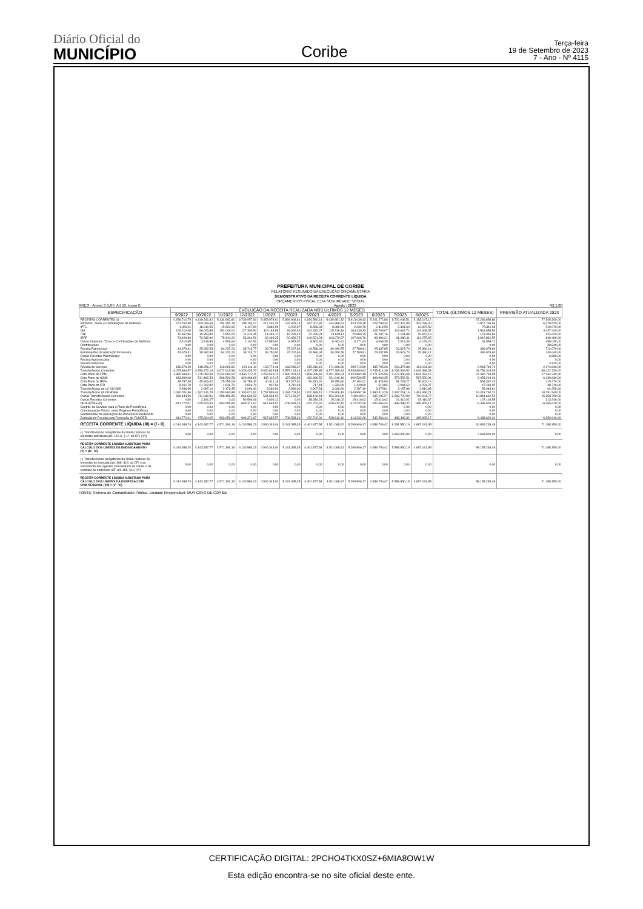Diário Oficial do
MUNICÍPIO
Coribe
Terça-feira
19 de Setembro de 2023
7 - Ano - Nº 4115
PREFEITURA MUNICIPAL DE CORIBE
RELATÓRIO RESUMIDO DA EXECUÇÃO ORÇAMENTÁRIA
DEMONSTRATIVO DA RECEITA CORRENTE LÍQUIDA
ORÇAMENTOS FISCAL E DA SEGURIDADE SOCIAL
RREO - Anexo 3 (LRF, Art 53, inciso I) Agosto / 2023 R$ 1,00
| ESPECIFICAÇÃO | EVOLUÇÃO DA RECEITA REALIZADA NOS ÚLTIMOS 12 MESES | | | | | | | | | | | | TOTAL (ÚLTIMOS 12 MESES) | PREVISÃO ATUALIZADA 2023 |
| --- | --- | --- | --- | --- | --- | --- | --- | --- | --- | --- | --- | --- | --- | --- |
| | 9/2022 | 10/2022 | 11/2022 | 12/2022 | 1/2023 | 2/2023 | 3/2023 | 4/2023 | 5/2023 | 6/2023 | 7/2023 | 8/2023 | | |
| RECEITAS CORRENTES (I) | 4.456.710,75 | 4.619.311,82 | 5.134.962,81 | 6.739.957,90 | 5.453.978,61 | 5.889.968,61 | 4.934.580,14 | 5.039.881,32 | 5.913.038,43 | 5.201.272,86 | 8.720.048,51 | 5.183.147,12 | 67.286.858,88 | 77.545.260,00 |
| Impostos, Taxas e Contribuições de Melhoria | 201.760,58 | 205.699,69 | 254.191,78 | 198.153,27 | 217.437,29 | 132.328,14 | 342.007,86 | 244.988,51 | 323.229,18 | 228.799,34 | 227.322,99 | 301.788,00 | 2.877.706,63 | 6.179.620,00 |
| IPTU | 1.060,11 | 18.010,55 | 15.522,92 | 4.147,90 | 3.681,09 | 2.202,97 | 8.566,03 | 3.089,96 | 2.230,76 | 2.319,55 | 2.391,60 | 12.087,59 | 75.311,03 | 510.070,00 |
| ISS | 109.210,06 | 96.023,88 | 152.049,00 | 127.300,90 | 119.184,89 | 84.662,06 | 162.332,07 | 115.736,16 | 184.439,33 | 103.709,07 | 119.662,71 | 144.348,37 | 1.518.658,50 | 4.037.440,00 |
| ITBI | 12.652,96 | 15.303,80 | 2.800,00 | 11.219,45 | 14.491,12 | 16.228,29 | 22.026,24 | 13.628,11 | 22.680,70 | 21.207,16 | 7.161,88 | 19.947,13 | 179.346,84 | 324.620,00 |
| IRRF | 74.426,80 | 72.542,90 | 79.310,20 | 53.344,51 | 62.493,25 | 20.656,75 | 140.521,24 | 103.070,87 | 107.606,76 | 93.494,21 | 91.088,41 | 114.275,65 | 1.012.831,55 | 849.460,00 |
| Outros Impostos, Taxas e Contribuições de Melhoria | 4.410,65 | 3.818,56 | 4.509,66 | 2.140,51 | 17.586,94 | 8.578,07 | 8.562,28 | 9.463,41 | 6.271,63 | 8.069,35 | 7.018,39 | 11.129,26 | 91.558,71 | 458.030,00 |
| Contribuições | 0,00 | 0,00 | 0,00 | 0,00 | 0,00 | 0,00 | 0,00 | 0,00 | 0,00 | 0,00 | 0,00 | 0,00 | 0,00 | 38.840,00 |
| Receita Patrimonial | 44.679,31 | 35.992,53 | 64.237,24 | 38.743,77 | 39.750,00 | 37.267,66 | 40.586,04 | 30.490,55 | 27.789,81 | 25.437,85 | 26.623,70 | 25.380,14 | 436.978,60 | 712.670,00 |
| Rendimentos de Aplicação Financeira | 44.679,31 | 35.992,53 | 64.237,24 | 38.743,77 | 39.750,00 | 37.267,66 | 40.586,04 | 30.490,55 | 27.789,81 | 25.437,85 | 26.623,70 | 25.380,14 | 436.978,60 | 740.640,00 |
| Outras Receitas Patrimoniais | 0,00 | 0,00 | 0,00 | 0,00 | 0,00 | 0,00 | 0,00 | 0,00 | 0,00 | 0,00 | 0,00 | 0,00 | 0,00 | 6.880,00 |
| Receita Agropecuária | 0,00 | 0,00 | 0,00 | 0,00 | 0,00 | 0,00 | 0,00 | 0,00 | 0,00 | 0,00 | 0,00 | 0,00 | 0,00 | 0,00 |
| Receita Industrial | 0,00 | 0,00 | 0,00 | 0,00 | 0,00 | 0,00 | 0,00 | 0,00 | 0,00 | 0,00 | 0,00 | 0,00 | 0,00 | 3.320,00 |
| Receita de Serviços | 136.576,29 | 118.956,17 | 143.609,81 | 124.116,10 | 168.771,46 | 163.248,37 | 215.816,15 | 171.696,80 | 209.712,80 | 185.705,26 | 216.375,88 | 194.164,63 | 2.048.749,72 | 2.174.840,00 |
| Transferências Correntes | 4.073.694,57 | 4.256.472,16 | 4.672.923,98 | 6.328.435,70 | 5.030.625,98 | 5.557.124,44 | 4.297.239,85 | 4.577.289,44 | 5.336.890,62 | 4.745.914,39 | 8.233.309,92 | 4.646.398,33 | 61.756.319,38 | 68.122.730,00 |
| Cota-Parte do FPM | 1.860.383,61 | 1.770.092,09 | 2.224.683,54 | 3.456.712,11 | 2.259.523,73 | 2.990.291,50 | 1.829.298,49 | 2.091.459,04 | 2.324.992,49 | 2.171.525,56 | 2.672.340,68 | 1.841.432,15 | 27.492.734,99 | 27.044.240,00 |
| Cota-Parte do ICMS | 483.809,08 | 541.462,53 | 566.526,58 | 629.308,69 | 437.116,15 | 437.836,98 | 482.666,52 | 511.910,16 | 692.536,55 | 498.969,35 | 573.552,51 | 597.520,94 | 6.453.216,04 | 6.139.930,00 |
| Cota-Parte do IPVA | 38.757,38 | 45.803,42 | 25.255,08 | 33.788,37 | 40.611,16 | 113.077,61 | 50.831,26 | 39.359,80 | 47.184,02 | 41.823,90 | 51.233,27 | 36.642,16 | 564.367,43 | 415.270,00 |
| Cota-Parte do ITR | 8.161,79 | 21.762,82 | 1.818,70 | 2.824,70 | 927,56 | 1.710,68 | 717,44 | 1.333,60 | 1.448,99 | 513,95 | 2.041,52 | 4.231,27 | 47.493,02 | 48.710,00 |
| Transferências da LC 61/1989 | 2.936,65 | 2.997,10 | 2.179,35 | 3.096,40 | 3.289,90 | 2.346,09 | 2.907,54 | 3.099,66 | 2.787,40 | 3.475,81 | 3.157,88 | 2.810,83 | 35.084,61 | 64.250,00 |
| Transferências do FUNDEB | 1.090.201,56 | 1.162.511,29 | 1.253.963,88 | 1.336.071,91 | 1.757.593,46 | 1.434.703,51 | 1.262.689,16 | 1.275.806,19 | 1.549.892,16 | 1.384.410,25 | 1.347.261,16 | 1.463.656,21 | 16.318.760,74 | 18.751.540,00 |
| Outras Transferências Correntes | 589.444,50 | 711.842,91 | 598.496,85 | 866.633,52 | 531.564,02 | 577.158,07 | 668.129,44 | 654.320,99 | 718.049,01 | 645.195,57 | 3.583.722,90 | 700.104,77 | 10.844.662,55 | 15.658.790,00 |
| Outras Receitas Correntes | 0,00 | 2.191,27 | 0,00 | 50.509,06 | -2.606,12 | 0,00 | 38.930,24 | 15.416,02 | 15.416,02 | 15.416,02 | 16.416,02 | 15.416,02 | 167.104,55 | 313.240,00 |
| DEDUÇÕES (II) | -441.772,01 | -475.824,05 | -563.656,65 | -609.371,67 | -547.635,57 | -708.583,26 | -472.702,60 | -528.812,40 | -613.232,26 | -542.566,44 | -438.498,32 | -495.965,17 | -6.438.620,40 | -6.356.910,00 |
| Contrib. do Servidor para o Plano de Previdência | 0,00 | 0,00 | 0,00 | 0,00 | 0,00 | 0,00 | 0,00 | 0,00 | 0,00 | 0,00 | 0,00 | 0,00 | 0,00 | 0,00 |
| Compensação Financ. entre Regimes Previdência | 0,00 | 0,00 | 0,00 | 0,00 | 0,00 | 0,00 | 0,00 | 0,00 | 0,00 | 0,00 | 0,00 | 0,00 | 0,00 | 0,00 |
| Rendimentos de Aplicações de Recursos Previdenciár | 0,00 | 0,00 | 0,00 | 0,00 | 0,00 | 0,00 | 0,00 | 0,00 | 0,00 | 0,00 | 0,00 | 0,00 | 0,00 | 0,00 |
| Dedução de Receita para Formação do FUNDEB | -441.772,01 | -475.824,05 | -563.656,65 | -609.371,67 | -547.635,57 | -708.583,26 | -472.702,60 | -528.812,40 | -613.232,26 | -542.566,44 | -438.498,32 | -495.965,17 | -6.438.620,40 | -6.356.910,00 |
| RECEITA CORRENTE LÍQUIDA (III) = (I - II) | 4.014.938,74 | 4.143.487,77 | 4.571.306,16 | 6.130.586,23 | 4.906.343,04 | 5.181.385,35 | 4.461.877,54 | 4.511.068,92 | 5.299.806,17 | 4.658.706,42 | 8.281.550,19 | 4.687.181,95 | 60.848.238,48 | 71.188.350,00 |
| (-) Transferências obrigatórias da União relativas às emendas individuais(art. 166-A, § 1º, da CF) (IV)) | 0,00 | 0,00 | 0,00 | 0,00 | 0,00 | 0,00 | 0,00 | 0,00 | 0,00 | 0,00 | 2.693.000,00 | 0,00 | 2.693.000,00 | 0,00 |
| RECEITA CORRENTE LÍQUIDA AJUSTADA PARA CÁLCULO DOS LIMITES DE ENDIVIDAMENTO (V) = (III - IV) | 4.014.938,74 | 4.143.487,77 | 4.571.306,16 | 6.130.586,23 | 4.906.343,04 | 5.181.385,35 | 4.461.877,54 | 4.511.068,92 | 5.299.806,17 | 4.658.706,42 | 5.588.550,19 | 4.687.181,95 | 58.155.238,48 | 71.188.350,00 |
| (-) Transferências obrigatórias da União relativas às emendas de bancada (art. 166, §16, da CF) e ao vencimento dos agentes comunitários de saúde e de combate às endemias (CF, art. 198, §11) (VI) | 0,00 | 0,00 | 0,00 | 0,00 | 0,00 | 0,00 | 0,00 | 0,00 | 0,00 | 0,00 | 0,00 | 0,00 | 0,00 | 0,00 |
| RECEITA CORRENTE LÍQUIDA AJUSTADA PARA CÁLCULO DOS LIMITES DA DESPESA COM COM PESSOAL (VII) = (V - VI) | 4.014.938,74 | 4.143.487,77 | 4.571.306,16 | 6.130.586,23 | 4.906.343,04 | 5.181.385,35 | 4.461.877,54 | 4.511.068,92 | 5.299.806,17 | 4.658.706,42 | 5.588.550,19 | 4.687.181,95 | 58.155.238,48 | 71.188.350,00 |
FONTE: Sistema de Contabilidade Pública, Unidade Responsável: MUNICIPIO DE CORIBE
CERTIFICAÇÃO DIGITAL: 2PCHO4TKX0SZ+6MIA8OW1W
Esta edição encontra-se no site oficial deste ente.